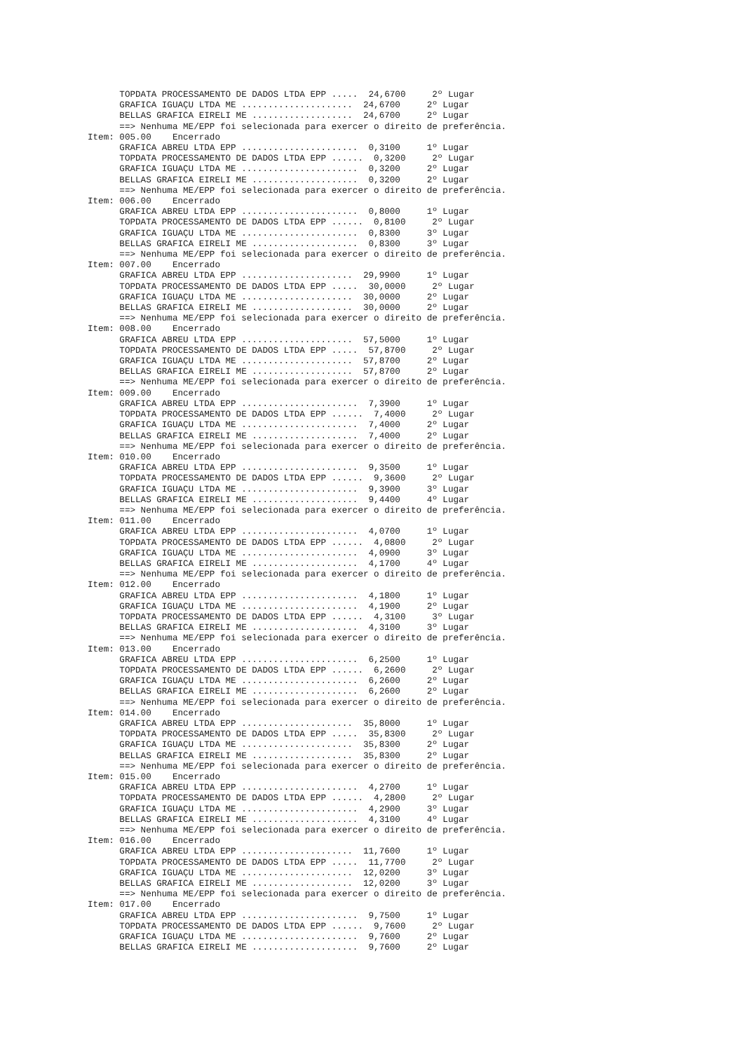TOPDATA PROCESSAMENTO DE DADOS LTDA EPP .....  24,6700     2º Lugar
      GRAFICA IGUAÇU LTDA ME .....................  24,6700     2º Lugar
      BELLAS GRAFICA EIRELI ME ...................  24,6700     2º Lugar
      ==> Nenhuma ME/EPP foi selecionada para exercer o direito de preferência.
Item: 005.00    Encerrado
      GRAFICA ABREU LTDA EPP ......................  0,3100     1º Lugar
      TOPDATA PROCESSAMENTO DE DADOS LTDA EPP ......  0,3200     2º Lugar
      GRAFICA IGUAÇU LTDA ME ......................  0,3200     2º Lugar
      BELLAS GRAFICA EIRELI ME ....................  0,3200     2º Lugar
      ==> Nenhuma ME/EPP foi selecionada para exercer o direito de preferência.
Item: 006.00    Encerrado
      GRAFICA ABREU LTDA EPP ......................  0,8000     1º Lugar
      TOPDATA PROCESSAMENTO DE DADOS LTDA EPP ......  0,8100     2º Lugar
      GRAFICA IGUAÇU LTDA ME ......................  0,8300     3º Lugar
      BELLAS GRAFICA EIRELI ME ....................  0,8300     3º Lugar
      ==> Nenhuma ME/EPP foi selecionada para exercer o direito de preferência.
Item: 007.00    Encerrado
      GRAFICA ABREU LTDA EPP .....................  29,9900     1º Lugar
      TOPDATA PROCESSAMENTO DE DADOS LTDA EPP .....  30,0000     2º Lugar
      GRAFICA IGUAÇU LTDA ME .....................  30,0000     2º Lugar
      BELLAS GRAFICA EIRELI ME ...................  30,0000     2º Lugar
      ==> Nenhuma ME/EPP foi selecionada para exercer o direito de preferência.
Item: 008.00    Encerrado
      GRAFICA ABREU LTDA EPP .....................  57,5000     1º Lugar
      TOPDATA PROCESSAMENTO DE DADOS LTDA EPP .....  57,8700     2º Lugar
      GRAFICA IGUAÇU LTDA ME .....................  57,8700     2º Lugar
      BELLAS GRAFICA EIRELI ME ...................  57,8700     2º Lugar
      ==> Nenhuma ME/EPP foi selecionada para exercer o direito de preferência.
Item: 009.00    Encerrado
      GRAFICA ABREU LTDA EPP ......................  7,3900     1º Lugar
      TOPDATA PROCESSAMENTO DE DADOS LTDA EPP ......  7,4000     2º Lugar
      GRAFICA IGUAÇU LTDA ME ......................  7,4000     2º Lugar
      BELLAS GRAFICA EIRELI ME ....................  7,4000     2º Lugar
      ==> Nenhuma ME/EPP foi selecionada para exercer o direito de preferência.
Item: 010.00    Encerrado
      GRAFICA ABREU LTDA EPP ......................  9,3500     1º Lugar
      TOPDATA PROCESSAMENTO DE DADOS LTDA EPP ......  9,3600     2º Lugar
      GRAFICA IGUAÇU LTDA ME ......................  9,3900     3º Lugar
      BELLAS GRAFICA EIRELI ME ....................  9,4400     4º Lugar
      ==> Nenhuma ME/EPP foi selecionada para exercer o direito de preferência.
Item: 011.00    Encerrado
      GRAFICA ABREU LTDA EPP ......................  4,0700     1º Lugar
      TOPDATA PROCESSAMENTO DE DADOS LTDA EPP ......  4,0800     2º Lugar
      GRAFICA IGUAÇU LTDA ME ......................  4,0900     3º Lugar
      BELLAS GRAFICA EIRELI ME ....................  4,1700     4º Lugar
      ==> Nenhuma ME/EPP foi selecionada para exercer o direito de preferência.
Item: 012.00    Encerrado
      GRAFICA ABREU LTDA EPP ......................  4,1800     1º Lugar
      GRAFICA IGUAÇU LTDA ME ......................  4,1900     2º Lugar
      TOPDATA PROCESSAMENTO DE DADOS LTDA EPP ......  4,3100     3º Lugar
      BELLAS GRAFICA EIRELI ME ....................  4,3100     3º Lugar
      ==> Nenhuma ME/EPP foi selecionada para exercer o direito de preferência.
Item: 013.00    Encerrado
      GRAFICA ABREU LTDA EPP ......................  6,2500     1º Lugar
      TOPDATA PROCESSAMENTO DE DADOS LTDA EPP ......  6,2600     2º Lugar
      GRAFICA IGUAÇU LTDA ME ......................  6,2600     2º Lugar
      BELLAS GRAFICA EIRELI ME ....................  6,2600     2º Lugar
      ==> Nenhuma ME/EPP foi selecionada para exercer o direito de preferência.
Item: 014.00    Encerrado
      GRAFICA ABREU LTDA EPP .....................  35,8000     1º Lugar
      TOPDATA PROCESSAMENTO DE DADOS LTDA EPP .....  35,8300     2º Lugar
      GRAFICA IGUAÇU LTDA ME .....................  35,8300     2º Lugar
      BELLAS GRAFICA EIRELI ME ...................  35,8300     2º Lugar
      ==> Nenhuma ME/EPP foi selecionada para exercer o direito de preferência.
Item: 015.00    Encerrado
      GRAFICA ABREU LTDA EPP ......................  4,2700     1º Lugar
      TOPDATA PROCESSAMENTO DE DADOS LTDA EPP ......  4,2800     2º Lugar
      GRAFICA IGUAÇU LTDA ME ......................  4,2900     3º Lugar
      BELLAS GRAFICA EIRELI ME ....................  4,3100     4º Lugar
      ==> Nenhuma ME/EPP foi selecionada para exercer o direito de preferência.
Item: 016.00    Encerrado
      GRAFICA ABREU LTDA EPP .....................  11,7600     1º Lugar
      TOPDATA PROCESSAMENTO DE DADOS LTDA EPP .....  11,7700     2º Lugar
      GRAFICA IGUAÇU LTDA ME .....................  12,0200     3º Lugar
      BELLAS GRAFICA EIRELI ME ...................  12,0200     3º Lugar
      ==> Nenhuma ME/EPP foi selecionada para exercer o direito de preferência.
Item: 017.00    Encerrado
      GRAFICA ABREU LTDA EPP ......................  9,7500     1º Lugar
      TOPDATA PROCESSAMENTO DE DADOS LTDA EPP ......  9,7600     2º Lugar
      GRAFICA IGUAÇU LTDA ME ......................  9,7600     2º Lugar
      BELLAS GRAFICA EIRELI ME ....................  9,7600     2º Lugar